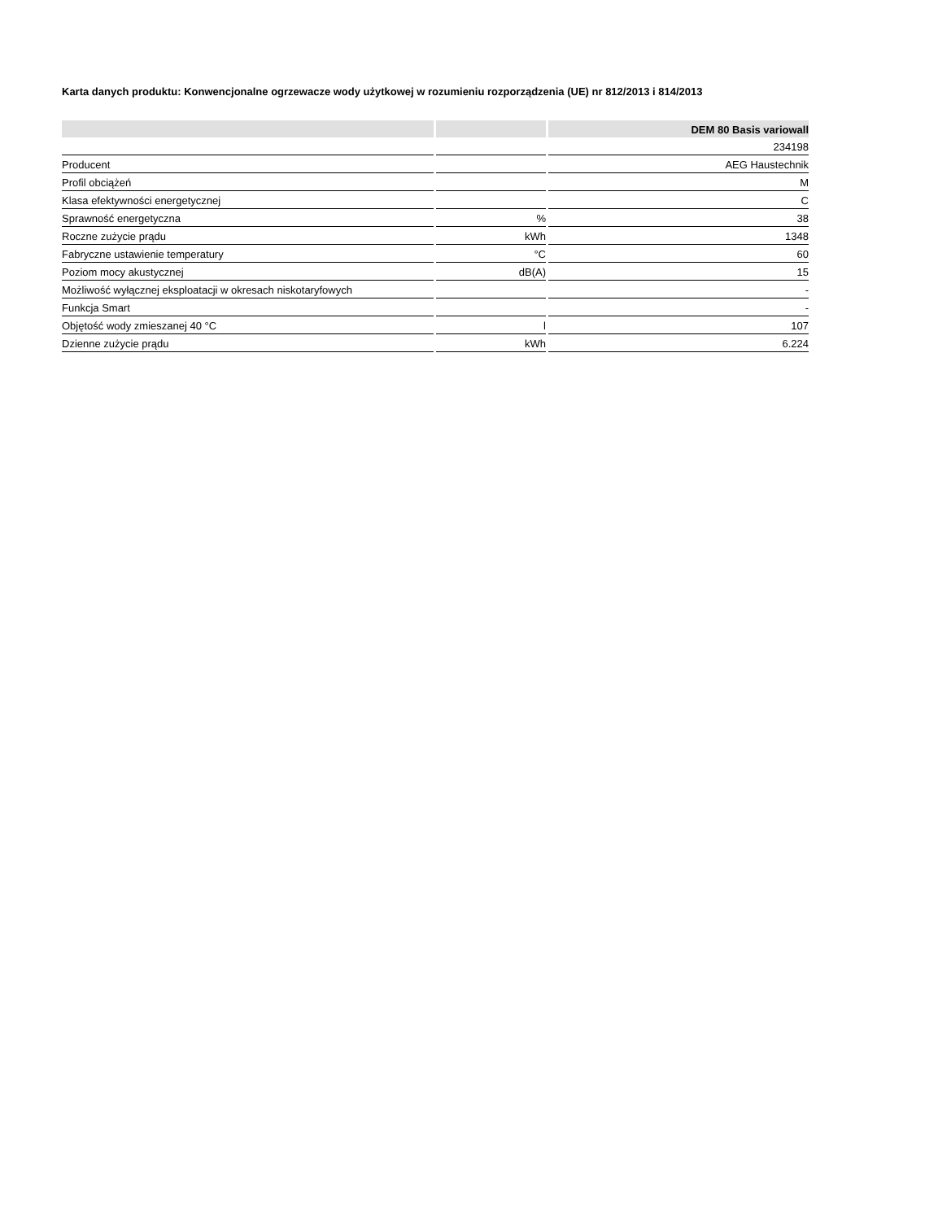Karta danych produktu: Konwencjonalne ogrzewacze wody użytkowej w rozumieniu rozporządzenia (UE) nr 812/2013 i 814/2013
| | | DEM 80 Basis variowall |
| --- | --- | --- |
| | | 234198 |
| Producent | | AEG Haustechnik |
| Profil obciążeń | | M |
| Klasa efektywności energetycznej | | C |
| Sprawność energetyczna | % | 38 |
| Roczne zużycie prądu | kWh | 1348 |
| Fabryczne ustawienie temperatury | °C | 60 |
| Poziom mocy akustycznej | dB(A) | 15 |
| Możliwość wyłącznej eksploatacji w okresach niskotaryfowych | | - |
| Funkcja Smart | | - |
| Objętość wody zmieszanej 40 °C | l | 107 |
| Dzienne zużycie prądu | kWh | 6.224 |